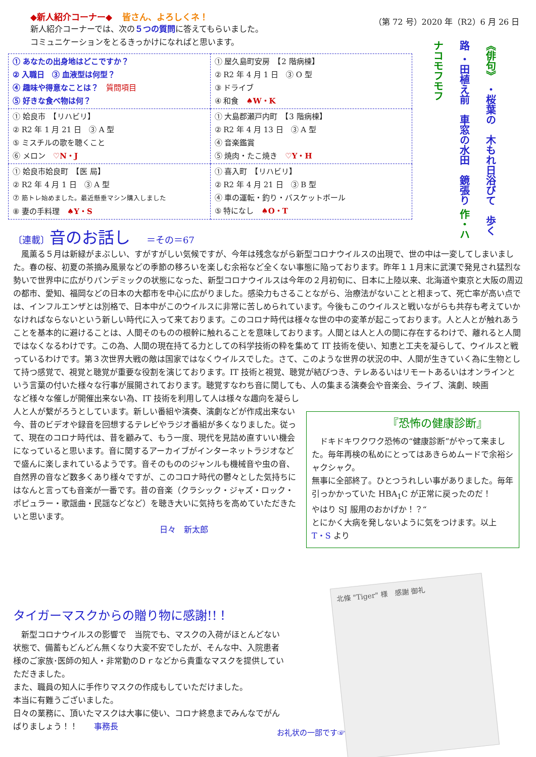◆新人紹介コーナー◆ 皆さん、よろしくネ！
新人紹介コーナーでは、次の５つの質問に答えてもらいました。
コミュニケーションをとるきっかけになればと思います。
（第 72 号）2020 年（R2）6 月 26 日
| ① あなたの出身地はどこですか？ ② 入職日 ③ 血液型は何型？ ④ 趣味や得意なことは？ 質問項目 ⑤ 好きな食べ物は何？ | ① 屋久島町安房 【2 階病棟】 ② R2 年 4 月 1 日 ③ O 型 ③ ドライブ ④ 和食 ♠W・K |
| ① 姶良市 【リハビリ】 ② R2 年 1 月 21 日 ③ A 型 ⑤ ミスチルの歌を聴くこと ⑥ メロン ♡N・J | ① 大島郡瀬戸内町 【3 階病棟】 ② R2 年 4 月 13 日 ③ A 型 ④ 音楽鑑賞 ⑤ 焼肉・たこ焼き ♡Y・H |
| ① 姶良市姶良町 【医 局】 ② R2 年 4 月 1 日 ③ A 型 ⑦ 筋トレ始めました。最近懸垂マシン購入しました ⑧ 妻の手料理 ♠Y・S | ① 喜入町 【リハビリ】 ② R2 年 4 月 21 日 ③ B 型 ④ 車の運転・釣り・バスケットボール ⑤ 特になし ♠O・T |
《俳句》 ・桜葉の　木もれ日浴びて　歩く路 ・田植え前　車窓の水田　鏡張り 作・ハナコモフモフ
〔連載〕音のお話し　＝その＝67
　風薫る５月は新緑がまぶしい、すがすがしい気候ですが、今年は残念ながら新型コロナウイルスの出現で、世の中は一変してしまいました。春の桜、初夏の茶摘み風景などの季節の移ろいを楽しむ余裕など全くない事態に陥っております。昨年１１月末に武漢で発見され猛烈な勢いで世界中に広がりパンデミックの状態になった、新型コロナウイルスは今年の２月初旬に、日本に上陸以来、北海道や東京と大阪の周辺の都市、愛知、福岡などの日本の大都市を中心に広がりました。感染力もさることながら、治療法がないことと相まって、死亡率が高い点では、インフルエンザとは別格で、日本中がこのウイルスに非常に苦しめられています。今後もこのウイルスと戦いながらも共存も考えていかなければならないという新しい時代に入って来ております。このコロナ時代は様々な世の中の変革が起こっております。人と人とが触れあうことを基本的に避けることは、人間そのものの根幹に触れることを意味しております。人間とは人と人の間に存在するわけで、離れると人間ではなくなるわけです。この為、人間の現在持てる力としての科学技術の粋を集めて IT 技術を使い、知恵と工夫を凝らして、ウイルスと戦っているわけです。第３次世界大戦の敵は国家ではなくウイルスでした。さて、このような世界の状況の中、人間が生きていく為に生物として持つ感覚で、視覚と聴覚が重要な役割を演じております。IT 技術と視覚、聴覚が結びつき、テレあるいはリモートあるいはオンラインという言葉の付いた様々な行事が展開されております。聴覚すなわち音に関しても、人の集まる演奏会や音楽会、ライブ、演劇、映画
など様々な催しが開催出来ない為、IT 技術を利用して人は様々な趣向を凝らし人と人が繋がろうとしています。新しい番組や演奏、演劇などが作成出来ない今、昔のビデオや録音を回想するテレビやラジオ番組が多くなりました。従って、現在のコロナ時代は、昔を顧みて、もう一度、現代を見詰め直すいい機会になっていると思います。音に関するアーカイブがインターネットラジオなどで盛んに楽しまれているようです。音そのもののジャンルも機械音や虫の音、自然界の音など数多くあり様々ですが、このコロナ時代の鬱々とした気持ちにはなんと言っても音楽が一番です。昔の音楽（クラシック・ジャズ・ロック・ポピュラー・歌謡曲・民謡などなど）を聴き大いに気持ちを高めていただきたいと思います。
日々　新太郎
『恐怖の健康診断』
　ドキドキワクワク恐怖の“健康診断”がやって来ました。毎年再検の私めにとってはあきらめムードで余裕シャクシャク。
無事に全部終了。ひとつうれしい事がありました。毎年引っかかっていた HBA<sub>1</sub>C が正常に戻ったのだ！
やはり SJ 服用のおかげか！？“
とにかく大病を発しないように気をつけます。以上　T・S より
タイガーマスクからの贈り物に感謝!!！
　新型コロナウイルスの影響で　当院でも、マスクの入荷がほとんどない状態で、備蓄もどんどん無くなり大変不安でしたが、そんな中、入院患者様のご家族･医師の知人・非常勤のＤｒなどから貴重なマスクを提供していただきました。
また、職員の知人に手作りマスクの作成もしていただけました。
本当に有難うございました。
日々の業務に、頂いたマスクは大事に使い、コロナ終息までみんなでがんばりましょう！！　　事務長
北條 "Tiger" 様　感謝 御礼
お礼状の一部です☞